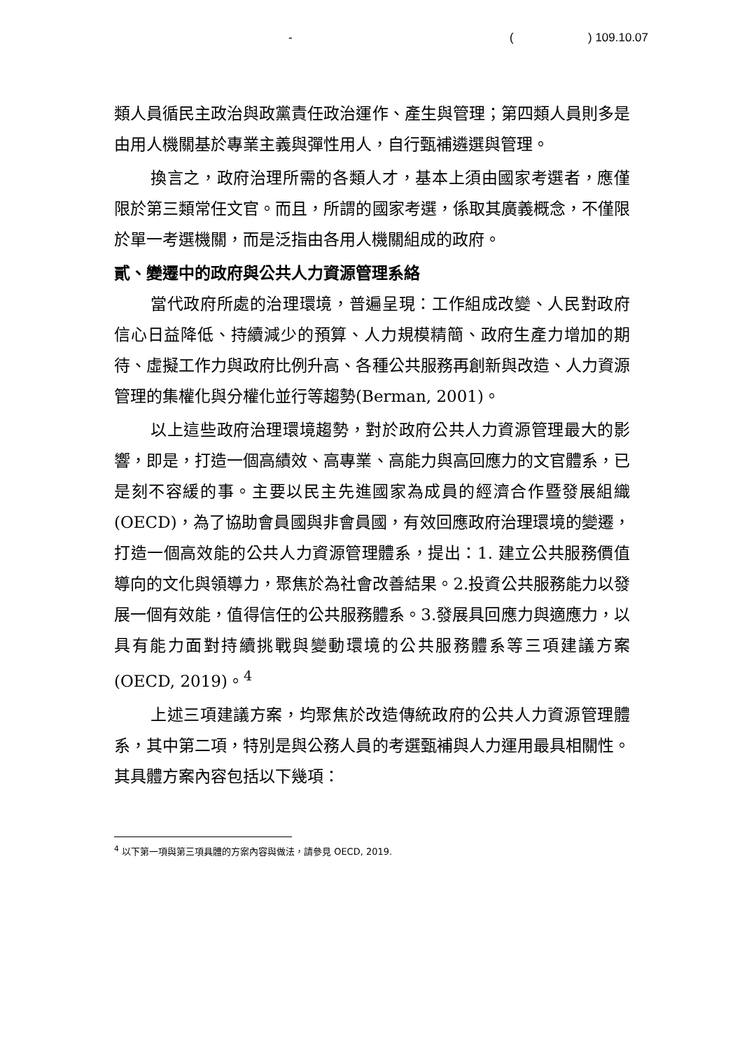- ( ) 109.10.07
類人員循民主政治與政黨責任政治運作、產生與管理；第四類人員則多是由用人機關基於專業主義與彈性用人，自行甄補遴選與管理。
換言之，政府治理所需的各類人才，基本上須由國家考選者，應僅限於第三類常任文官。而且，所謂的國家考選，係取其廣義概念，不僅限於單一考選機關，而是泛指由各用人機關組成的政府。
貳、變遷中的政府與公共人力資源管理系絡
當代政府所處的治理環境，普遍呈現：工作組成改變、人民對政府信心日益降低、持續減少的預算、人力規模精簡、政府生產力增加的期待、虛擬工作力與政府比例升高、各種公共服務再創新與改造、人力資源管理的集權化與分權化並行等趨勢(Berman, 2001)。
以上這些政府治理環境趨勢，對於政府公共人力資源管理最大的影響，即是，打造一個高績效、高專業、高能力與高回應力的文官體系，已是刻不容緩的事。主要以民主先進國家為成員的經濟合作暨發展組織 (OECD)，為了協助會員國與非會員國，有效回應政府治理環境的變遷，打造一個高效能的公共人力資源管理體系，提出：1. 建立公共服務價值導向的文化與領導力，聚焦於為社會改善結果。2.投資公共服務能力以發展一個有效能，值得信任的公共服務體系。3.發展具回應力與適應力，以具有能力面對持續挑戰與變動環境的公共服務體系等三項建議方案(OECD, 2019)。<sup>4</sup>
上述三項建議方案，均聚焦於改造傳統政府的公共人力資源管理體系，其中第二項，特別是與公務人員的考選甄補與人力運用最具相關性。其具體方案內容包括以下幾項：
<sup>4</sup> 以下第一項與第三項具體的方案內容與做法，請參見 OECD, 2019.